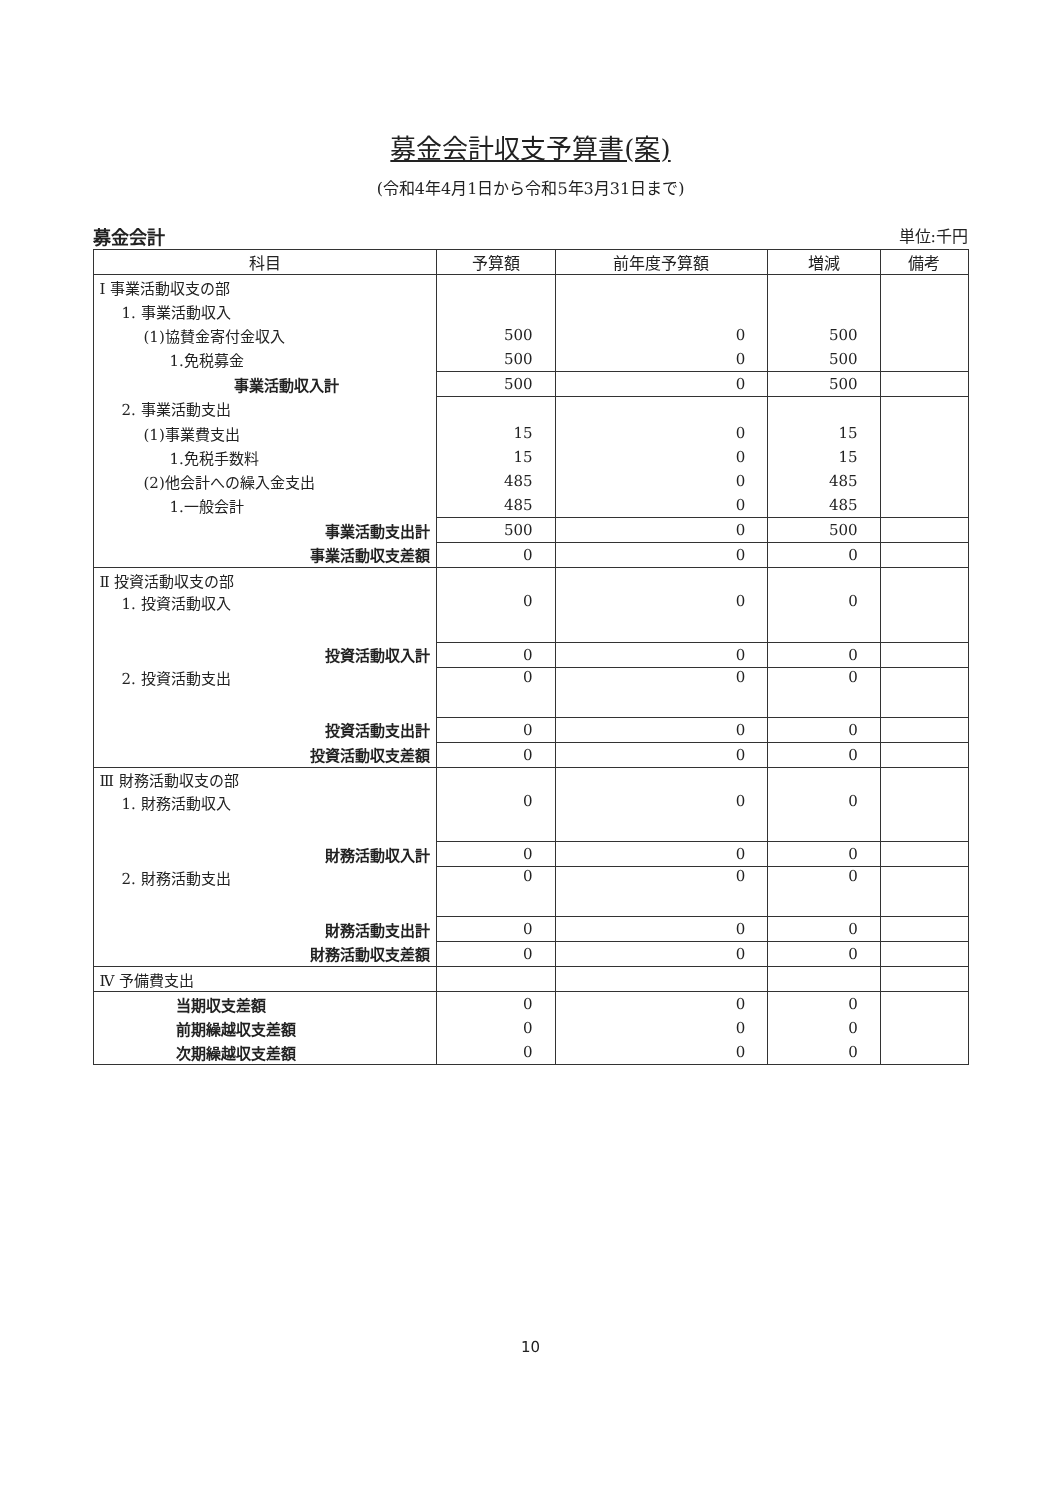募金会計収支予算書(案)
(令和4年4月1日から令和5年3月31日まで)
募金会計 単位:千円
| 科目 | 予算額 | 前年度予算額 | 増減 | 備考 |
| --- | --- | --- | --- | --- |
| Ⅰ 事業活動収支の部 | | | | |
| 1. 事業活動収入 | | | | |
| (1)協賛金寄付金収入 | 500 | 0 | 500 | |
| 1.免税募金 | 500 | 0 | 500 | |
| 事業活動収入計 | 500 | 0 | 500 | |
| 2. 事業活動支出 | | | | |
| (1)事業費支出 | 15 | 0 | 15 | |
| 1.免税手数料 | 15 | 0 | 15 | |
| (2)他会計への繰入金支出 | 485 | 0 | 485 | |
| 1.一般会計 | 485 | 0 | 485 | |
| 事業活動支出計 | 500 | 0 | 500 | |
| 事業活動収支差額 | 0 | 0 | 0 | |
| Ⅱ 投資活動収支の部 | | | | |
| 1. 投資活動収入 | 0 | 0 | 0 | |
| 投資活動収入計 | 0 | 0 | 0 | |
| 2. 投資活動支出 | 0 | 0 | 0 | |
| 投資活動支出計 | 0 | 0 | 0 | |
| 投資活動収支差額 | 0 | 0 | 0 | |
| Ⅲ 財務活動収支の部 | | | | |
| 1. 財務活動収入 | 0 | 0 | 0 | |
| 財務活動収入計 | 0 | 0 | 0 | |
| 2. 財務活動支出 | 0 | 0 | 0 | |
| 財務活動支出計 | 0 | 0 | 0 | |
| 財務活動収支差額 | 0 | 0 | 0 | |
| Ⅳ 予備費支出 | | | | |
| 当期収支差額 | 0 | 0 | 0 | |
| 前期繰越収支差額 | 0 | 0 | 0 | |
| 次期繰越収支差額 | 0 | 0 | 0 | |
10